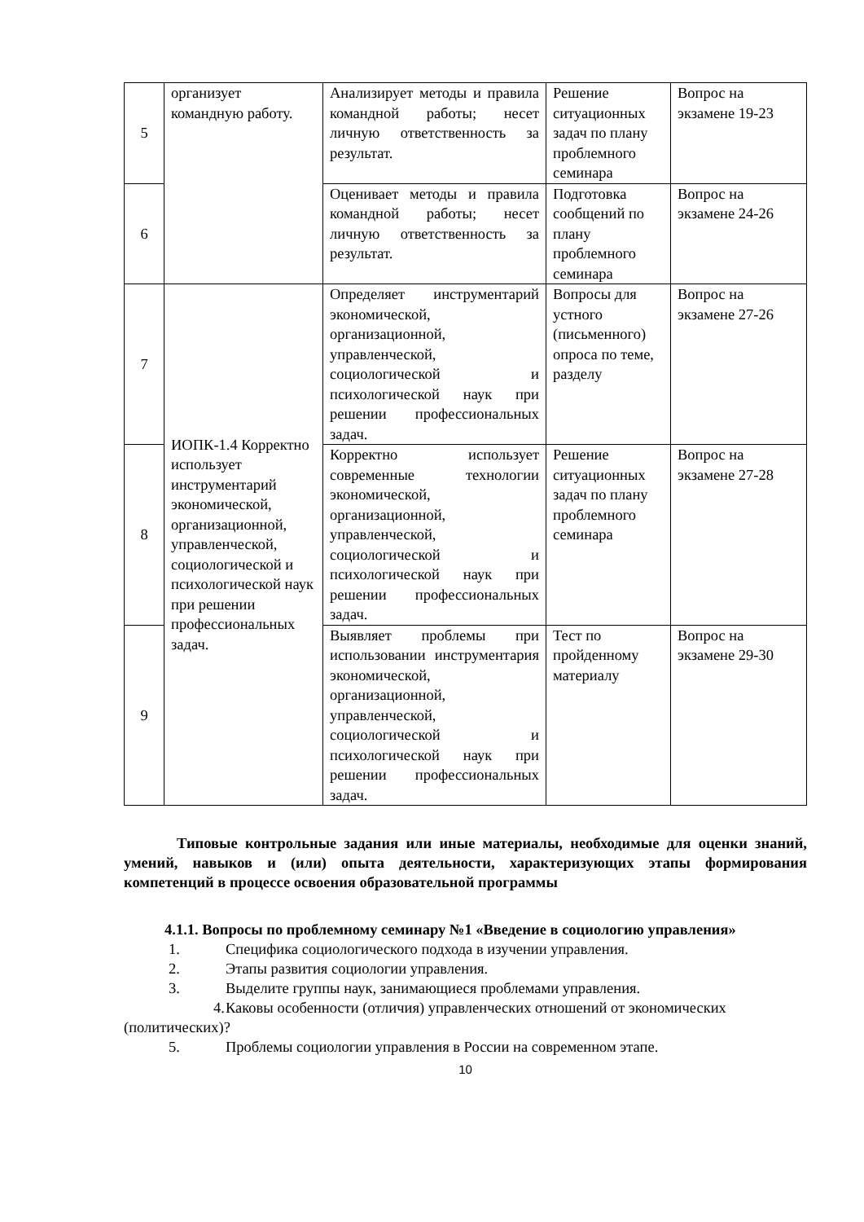| 5 | организует командную работу. | Анализирует методы и правила командной работы; несет личную ответственность за результат. | Решение ситуационных задач по плану проблемного семинара | Вопрос на экзамене 19-23 |
| 6 | | Оценивает методы и правила командной работы; несет личную ответственность за результат. | Подготовка сообщений по плану проблемного семинара | Вопрос на экзамене 24-26 |
| 7 | ИОПК-1.4 Корректно использует инструментарий экономической, организационной, управленческой, социологической и психологической наук при решении профессиональных задач. | Определяет инструментарий экономической, организационной, управленческой, социологической и психологической наук при решении профессиональных задач. | Вопросы для устного (письменного) опроса по теме, разделу | Вопрос на экзамене 27-26 |
| 8 | | Корректно использует современные технологии экономической, организационной, управленческой, социологической и психологической наук при решении профессиональных задач. | Решение ситуационных задач по плану проблемного семинара | Вопрос на экзамене 27-28 |
| 9 | | Выявляет проблемы при использовании инструментария экономической, организационной, управленческой, социологической и психологической наук при решении профессиональных задач. | Тест по пройденному материалу | Вопрос на экзамене 29-30 |
Типовые контрольные задания или иные материалы, необходимые для оценки знаний, умений, навыков и (или) опыта деятельности, характеризующих этапы формирования компетенций в процессе освоения образовательной программы
4.1.1. Вопросы по проблемному семинару №1 «Введение в социологию управления»
1. Специфика социологического подхода в изучении управления.
2. Этапы развития социологии управления.
3. Выделите группы наук, занимающиеся проблемами управления.
4. Каковы особенности (отличия) управленческих отношений от экономических (политических)?
5. Проблемы социологии управления в России на современном этапе.
10